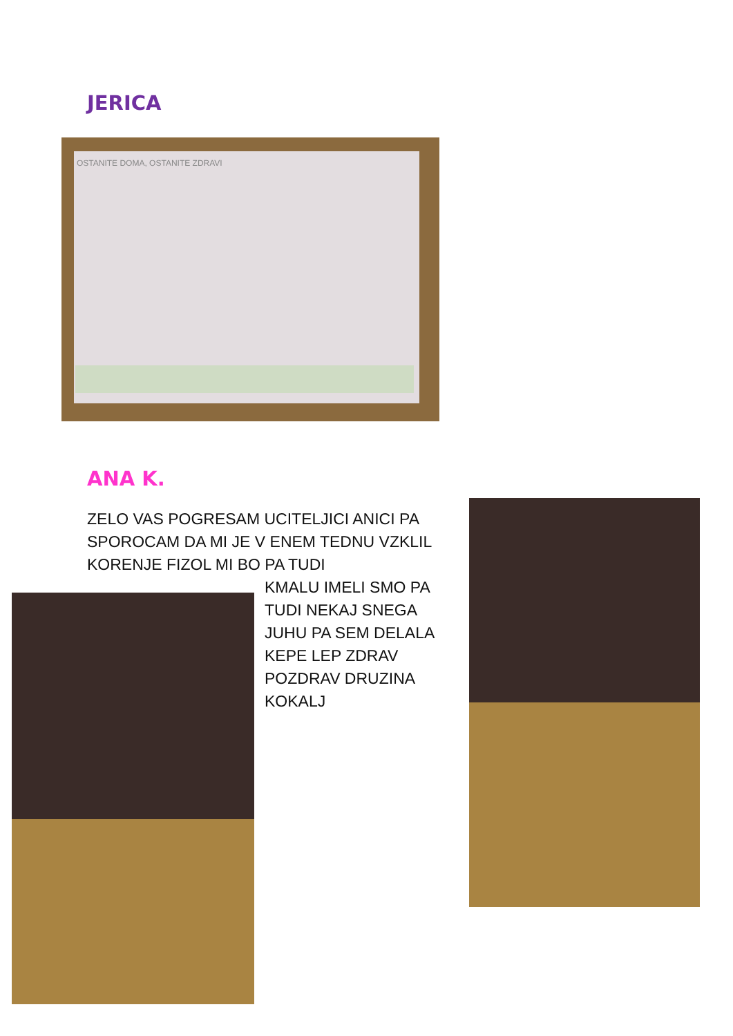JERICA
OSTANITE DOMA, OSTANITE ZDRAVI
ANA K.
ZELO VAS POGRESAM UCITELJICI ANICI PA SPOROCAM DA MI JE V ENEM TEDNU VZKLIL KORENJE FIZOL MI BO PA TUDI
KMALU IMELI SMO PA TUDI NEKAJ SNEGA JUHU PA SEM DELALA KEPE LEP ZDRAV POZDRAV DRUZINA KOKALJ